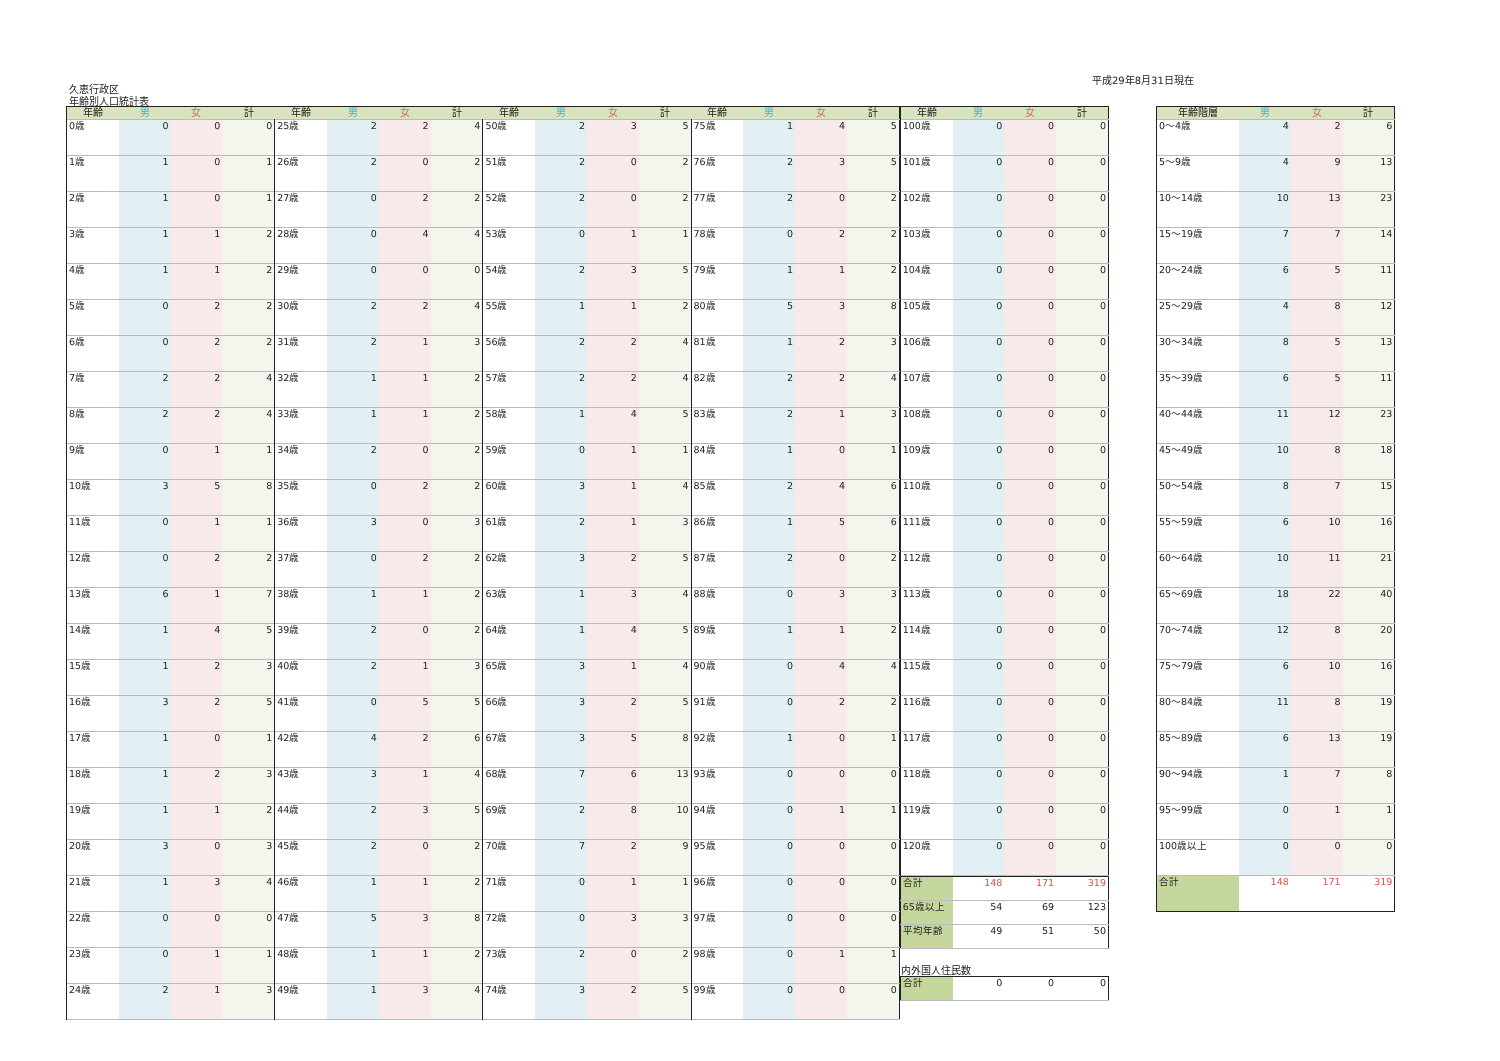平成29年8月31日現在
久恵行政区
年齢別人口統計表
| 年齢 | 男 | 女 | 計 | 年齢 | 男 | 女 | 計 | 年齢 | 男 | 女 | 計 | 年齢 | 男 | 女 | 計 |
| --- | --- | --- | --- | --- | --- | --- | --- | --- | --- | --- | --- | --- | --- | --- | --- |
| 0歳 | 0 | 0 | 0 | 25歳 | 2 | 2 | 4 | 50歳 | 2 | 3 | 5 | 75歳 | 1 | 4 | 5 |
| 1歳 | 1 | 0 | 1 | 26歳 | 2 | 0 | 2 | 51歳 | 2 | 0 | 2 | 76歳 | 2 | 3 | 5 |
| 2歳 | 1 | 0 | 1 | 27歳 | 0 | 2 | 2 | 52歳 | 2 | 0 | 2 | 77歳 | 2 | 0 | 2 |
| 3歳 | 1 | 1 | 2 | 28歳 | 0 | 4 | 4 | 53歳 | 0 | 1 | 1 | 78歳 | 0 | 2 | 2 |
| 4歳 | 1 | 1 | 2 | 29歳 | 0 | 0 | 0 | 54歳 | 2 | 3 | 5 | 79歳 | 1 | 1 | 2 |
| 5歳 | 0 | 2 | 2 | 30歳 | 2 | 2 | 4 | 55歳 | 1 | 1 | 2 | 80歳 | 5 | 3 | 8 |
| 6歳 | 0 | 2 | 2 | 31歳 | 2 | 1 | 3 | 56歳 | 2 | 2 | 4 | 81歳 | 1 | 2 | 3 |
| 7歳 | 2 | 2 | 4 | 32歳 | 1 | 1 | 2 | 57歳 | 2 | 2 | 4 | 82歳 | 2 | 2 | 4 |
| 8歳 | 2 | 2 | 4 | 33歳 | 1 | 1 | 2 | 58歳 | 1 | 4 | 5 | 83歳 | 2 | 1 | 3 |
| 9歳 | 0 | 1 | 1 | 34歳 | 2 | 0 | 2 | 59歳 | 0 | 1 | 1 | 84歳 | 1 | 0 | 1 |
| 10歳 | 3 | 5 | 8 | 35歳 | 0 | 2 | 2 | 60歳 | 3 | 1 | 4 | 85歳 | 2 | 4 | 6 |
| 11歳 | 0 | 1 | 1 | 36歳 | 3 | 0 | 3 | 61歳 | 2 | 1 | 3 | 86歳 | 1 | 5 | 6 |
| 12歳 | 0 | 2 | 2 | 37歳 | 0 | 2 | 2 | 62歳 | 3 | 2 | 5 | 87歳 | 2 | 0 | 2 |
| 13歳 | 6 | 1 | 7 | 38歳 | 1 | 1 | 2 | 63歳 | 1 | 3 | 4 | 88歳 | 0 | 3 | 3 |
| 14歳 | 1 | 4 | 5 | 39歳 | 2 | 0 | 2 | 64歳 | 1 | 4 | 5 | 89歳 | 1 | 1 | 2 |
| 15歳 | 1 | 2 | 3 | 40歳 | 2 | 1 | 3 | 65歳 | 3 | 1 | 4 | 90歳 | 0 | 4 | 4 |
| 16歳 | 3 | 2 | 5 | 41歳 | 0 | 5 | 5 | 66歳 | 3 | 2 | 5 | 91歳 | 0 | 2 | 2 |
| 17歳 | 1 | 0 | 1 | 42歳 | 4 | 2 | 6 | 67歳 | 3 | 5 | 8 | 92歳 | 1 | 0 | 1 |
| 18歳 | 1 | 2 | 3 | 43歳 | 3 | 1 | 4 | 68歳 | 7 | 6 | 13 | 93歳 | 0 | 0 | 0 |
| 19歳 | 1 | 1 | 2 | 44歳 | 2 | 3 | 5 | 69歳 | 2 | 8 | 10 | 94歳 | 0 | 1 | 1 |
| 20歳 | 3 | 0 | 3 | 45歳 | 2 | 0 | 2 | 70歳 | 7 | 2 | 9 | 95歳 | 0 | 0 | 0 |
| 21歳 | 1 | 3 | 4 | 46歳 | 1 | 1 | 2 | 71歳 | 0 | 1 | 1 | 96歳 | 0 | 0 | 0 |
| 22歳 | 0 | 0 | 0 | 47歳 | 5 | 3 | 8 | 72歳 | 0 | 3 | 3 | 97歳 | 0 | 0 | 0 |
| 23歳 | 0 | 1 | 1 | 48歳 | 1 | 1 | 2 | 73歳 | 2 | 0 | 2 | 98歳 | 0 | 1 | 1 |
| 24歳 | 2 | 1 | 3 | 49歳 | 1 | 3 | 4 | 74歳 | 3 | 2 | 5 | 99歳 | 0 | 0 | 0 |
| 年齢 | 男 | 女 | 計 |
| --- | --- | --- | --- |
| 100歳 | 0 | 0 | 0 |
| 101歳 | 0 | 0 | 0 |
| 102歳 | 0 | 0 | 0 |
| 103歳 | 0 | 0 | 0 |
| 104歳 | 0 | 0 | 0 |
| 105歳 | 0 | 0 | 0 |
| 106歳 | 0 | 0 | 0 |
| 107歳 | 0 | 0 | 0 |
| 108歳 | 0 | 0 | 0 |
| 109歳 | 0 | 0 | 0 |
| 110歳 | 0 | 0 | 0 |
| 111歳 | 0 | 0 | 0 |
| 112歳 | 0 | 0 | 0 |
| 113歳 | 0 | 0 | 0 |
| 114歳 | 0 | 0 | 0 |
| 115歳 | 0 | 0 | 0 |
| 116歳 | 0 | 0 | 0 |
| 117歳 | 0 | 0 | 0 |
| 118歳 | 0 | 0 | 0 |
| 119歳 | 0 | 0 | 0 |
| 120歳 | 0 | 0 | 0 |
| 合計 | 148 | 171 | 319 |
| 65歳以上 | 54 | 69 | 123 |
| 平均年齢 | 49 | 51 | 50 |
内外国人住民数
| 合計 | 0 | 0 | 0 |
| 年齢階層 | 男 | 女 | 計 |
| --- | --- | --- | --- |
| 0～4歳 | 4 | 2 | 6 |
| 5～9歳 | 4 | 9 | 13 |
| 10～14歳 | 10 | 13 | 23 |
| 15～19歳 | 7 | 7 | 14 |
| 20～24歳 | 6 | 5 | 11 |
| 25～29歳 | 4 | 8 | 12 |
| 30～34歳 | 8 | 5 | 13 |
| 35～39歳 | 6 | 5 | 11 |
| 40～44歳 | 11 | 12 | 23 |
| 45～49歳 | 10 | 8 | 18 |
| 50～54歳 | 8 | 7 | 15 |
| 55～59歳 | 6 | 10 | 16 |
| 60～64歳 | 10 | 11 | 21 |
| 65～69歳 | 18 | 22 | 40 |
| 70～74歳 | 12 | 8 | 20 |
| 75～79歳 | 6 | 10 | 16 |
| 80～84歳 | 11 | 8 | 19 |
| 85～89歳 | 6 | 13 | 19 |
| 90～94歳 | 1 | 7 | 8 |
| 95～99歳 | 0 | 1 | 1 |
| 100歳以上 | 0 | 0 | 0 |
| 合計 | 148 | 171 | 319 |